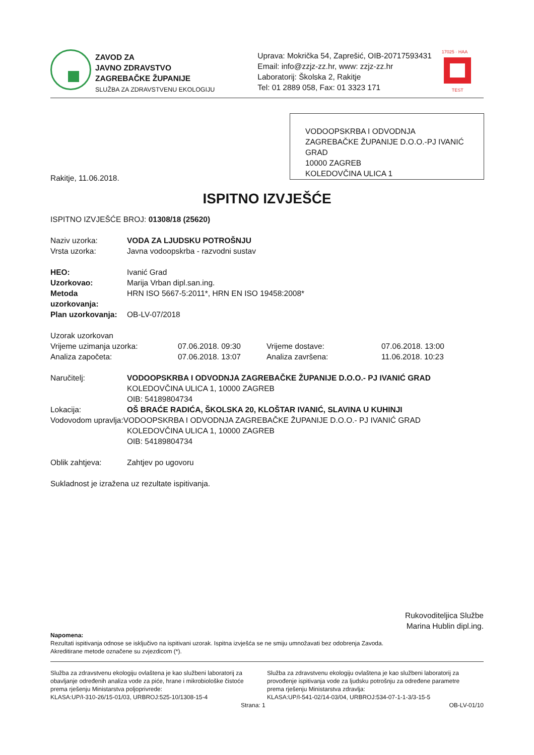ZAVOD ZA
JAVNO ZDRAVSTVO
ZAGREBAČKE ŽUPANIJE
SLUŽBA ZA ZDRAVSTVENU EKOLOGIJU
Uprava: Mokrička 54, Zaprešić, OIB-20717593431
Email: info@zzjz-zz.hr, www: zzjz-zz.hr
Laboratorij: Školska 2, Rakitje
Tel: 01 2889 058, Fax: 01 3323 171
17025 · HAA
TEST
VODOOPSKRBA I ODVODNJA ZAGREBAČKE ŽUPANIJE D.O.O.-PJ IVANIĆ GRAD
10000 ZAGREB
KOLEDOVČINA ULICA 1
Rakitje, 11.06.2018.
ISPITNO IZVJEŠĆE
ISPITNO IZVJEŠĆE BROJ: 01308/18 (25620)
Naziv uzorka: VODA ZA LJUDSKU POTROŠNJU
Vrsta uzorka:
Javna vodoopskrba - razvodni sustav
HEO:
Ivanić Grad
Uzorkovao:
Marija Vrban dipl.san.ing.
Metoda uzorkovanja:
HRN ISO 5667-5:2011*, HRN EN ISO 19458:2008*
Plan uzorkovanja:
OB-LV-07/2018
Uzorak uzorkovan
Vrijeme uzimanja uzorka:
07.06.2018. 09:30
Vrijeme dostave:
07.06.2018. 13:00
Analiza započeta:
07.06.2018. 13:07
Analiza završena:
11.06.2018. 10:23
Naručitelj: VODOOPSKRBA I ODVODNJA ZAGREBAČKE ŽUPANIJE D.O.O.- PJ IVANIĆ GRAD
KOLEDOVČINA ULICA 1, 10000 ZAGREB
OIB: 54189804734
Lokacija: OŠ BRAĆE RADIĆA, ŠKOLSKA 20, KLOŠTAR IVANIĆ, SLAVINA U KUHINJI
Vodovodom upravlja:VODOOPSKRBA I ODVODNJA ZAGREBAČKE ŽUPANIJE D.O.O.- PJ IVANIĆ GRAD
KOLEDOVČINA ULICA 1, 10000 ZAGREB
OIB: 54189804734
Oblik zahtjeva:
Zahtjev po ugovoru
Sukladnost je izražena uz rezultate ispitivanja.
Rukovoditeljica Službe
Marina Hublin dipl.ing.
Napomena:
Rezultati ispitivanja odnose se isključivo na ispitivani uzorak. Ispitna izvješća se ne smiju umnožavati bez odobrenja Zavoda.
Akreditirane metode označene su zvjezdicom (*).
Služba za zdravstvenu ekologiju ovlaštena je kao službeni laboratorij za obavljanje određenih analiza vode za piće, hrane i mikrobiološke čistoće prema rješenju Ministarstva poljoprivrede:
KLASA:UP/I-310-26/15-01/03, URBROJ:525-10/1308-15-4
Služba za zdravstvenu ekologiju ovlaštena je kao službeni laboratorij za provođenje ispitivanja vode za ljudsku potrošnju za određene parametre prema rješenju Ministarstva zdravlja:
KLASA:UP/I-541-02/14-03/04, URBROJ:534-07-1-1-3/3-15-5
Strana: 1 OB-LV-01/10